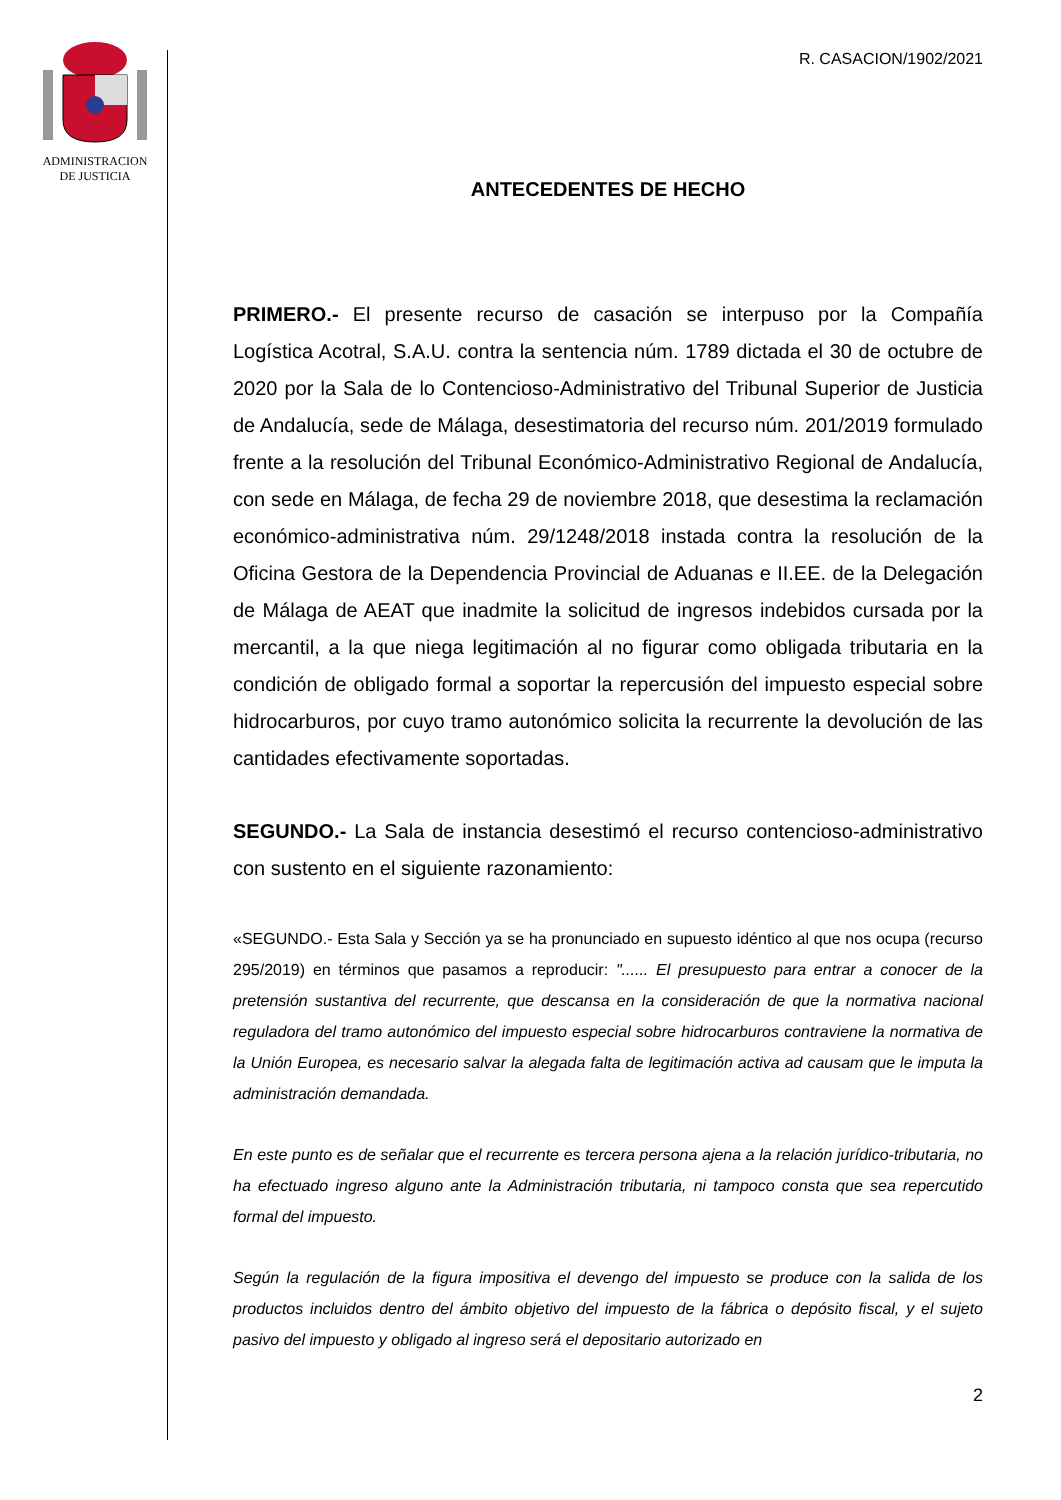ADMINISTRACION
DE JUSTICIA
R. CASACION/1902/2021
ANTECEDENTES DE HECHO
PRIMERO.- El presente recurso de casación se interpuso por la Compañía Logística Acotral, S.A.U. contra la sentencia núm. 1789 dictada el 30 de octubre de 2020 por la Sala de lo Contencioso-Administrativo del Tribunal Superior de Justicia de Andalucía, sede de Málaga, desestimatoria del recurso núm. 201/2019 formulado frente a la resolución del Tribunal Económico-Administrativo Regional de Andalucía, con sede en Málaga, de fecha 29 de noviembre 2018, que desestima la reclamación económico-administrativa núm. 29/1248/2018 instada contra la resolución de la Oficina Gestora de la Dependencia Provincial de Aduanas e II.EE. de la Delegación de Málaga de AEAT que inadmite la solicitud de ingresos indebidos cursada por la mercantil, a la que niega legitimación al no figurar como obligada tributaria en la condición de obligado formal a soportar la repercusión del impuesto especial sobre hidrocarburos, por cuyo tramo autonómico solicita la recurrente la devolución de las cantidades efectivamente soportadas.
SEGUNDO.- La Sala de instancia desestimó el recurso contencioso-administrativo con sustento en el siguiente razonamiento:
«SEGUNDO.- Esta Sala y Sección ya se ha pronunciado en supuesto idéntico al que nos ocupa (recurso 295/2019) en términos que pasamos a reproducir: "...... El presupuesto para entrar a conocer de la pretensión sustantiva del recurrente, que descansa en la consideración de que la normativa nacional reguladora del tramo autonómico del impuesto especial sobre hidrocarburos contraviene la normativa de la Unión Europea, es necesario salvar la alegada falta de legitimación activa ad causam que le imputa la administración demandada.
En este punto es de señalar que el recurrente es tercera persona ajena a la relación jurídico-tributaria, no ha efectuado ingreso alguno ante la Administración tributaria, ni tampoco consta que sea repercutido formal del impuesto.
Según la regulación de la figura impositiva el devengo del impuesto se produce con la salida de los productos incluidos dentro del ámbito objetivo del impuesto de la fábrica o depósito fiscal, y el sujeto pasivo del impuesto y obligado al ingreso será el depositario autorizado en
2